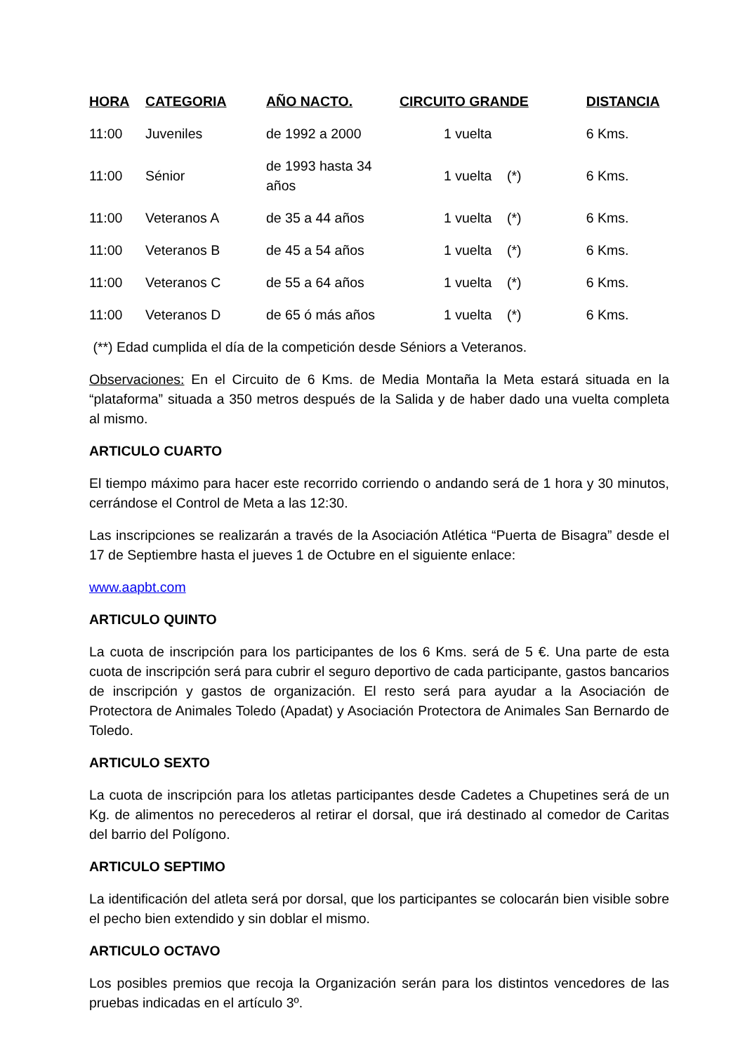| HORA | CATEGORIA | AÑO NACTO. | CIRCUITO GRANDE | | DISTANCIA |
| --- | --- | --- | --- | --- | --- |
| 11:00 | Juveniles | de 1992 a 2000 | 1 vuelta | | 6 Kms. |
| 11:00 | Sénior | de 1993 hasta 34 años | 1 vuelta | (*) | 6 Kms. |
| 11:00 | Veteranos A | de 35 a 44 años | 1 vuelta | (*) | 6 Kms. |
| 11:00 | Veteranos B | de 45 a 54 años | 1 vuelta | (*) | 6 Kms. |
| 11:00 | Veteranos C | de 55 a 64 años | 1 vuelta | (*) | 6 Kms. |
| 11:00 | Veteranos D | de 65 ó más años | 1 vuelta | (*) | 6 Kms. |
(**) Edad cumplida el día de la competición desde Séniors a Veteranos.
Observaciones: En el Circuito de 6 Kms. de Media Montaña la Meta estará situada en la “plataforma” situada a 350 metros después de la Salida y de haber dado una vuelta completa al mismo.
ARTICULO CUARTO
El tiempo máximo para hacer este recorrido corriendo o andando será de 1 hora y 30 minutos, cerrándose el Control de Meta a las 12:30.
Las inscripciones se realizarán a través de la Asociación Atlética “Puerta de Bisagra” desde el 17 de Septiembre hasta el jueves 1 de Octubre en el siguiente enlace:
www.aapbt.com
ARTICULO QUINTO
La cuota de inscripción para los participantes de los 6 Kms. será de 5 €. Una parte de esta cuota de inscripción será para cubrir el seguro deportivo de cada participante, gastos bancarios de inscripción y gastos de organización. El resto será para ayudar a la Asociación de Protectora de Animales Toledo (Apadat) y Asociación Protectora de Animales San Bernardo de Toledo.
ARTICULO SEXTO
La cuota de inscripción para los atletas participantes desde Cadetes a Chupetines será de un Kg. de alimentos no perecederos al retirar el dorsal, que irá destinado al comedor de Caritas del barrio del Polígono.
ARTICULO SEPTIMO
La identificación del atleta será por dorsal, que los participantes se colocarán bien visible sobre el pecho bien extendido y sin doblar el mismo.
ARTICULO OCTAVO
Los posibles premios que recoja la Organización serán para los distintos vencedores de las pruebas indicadas en el artículo 3º.